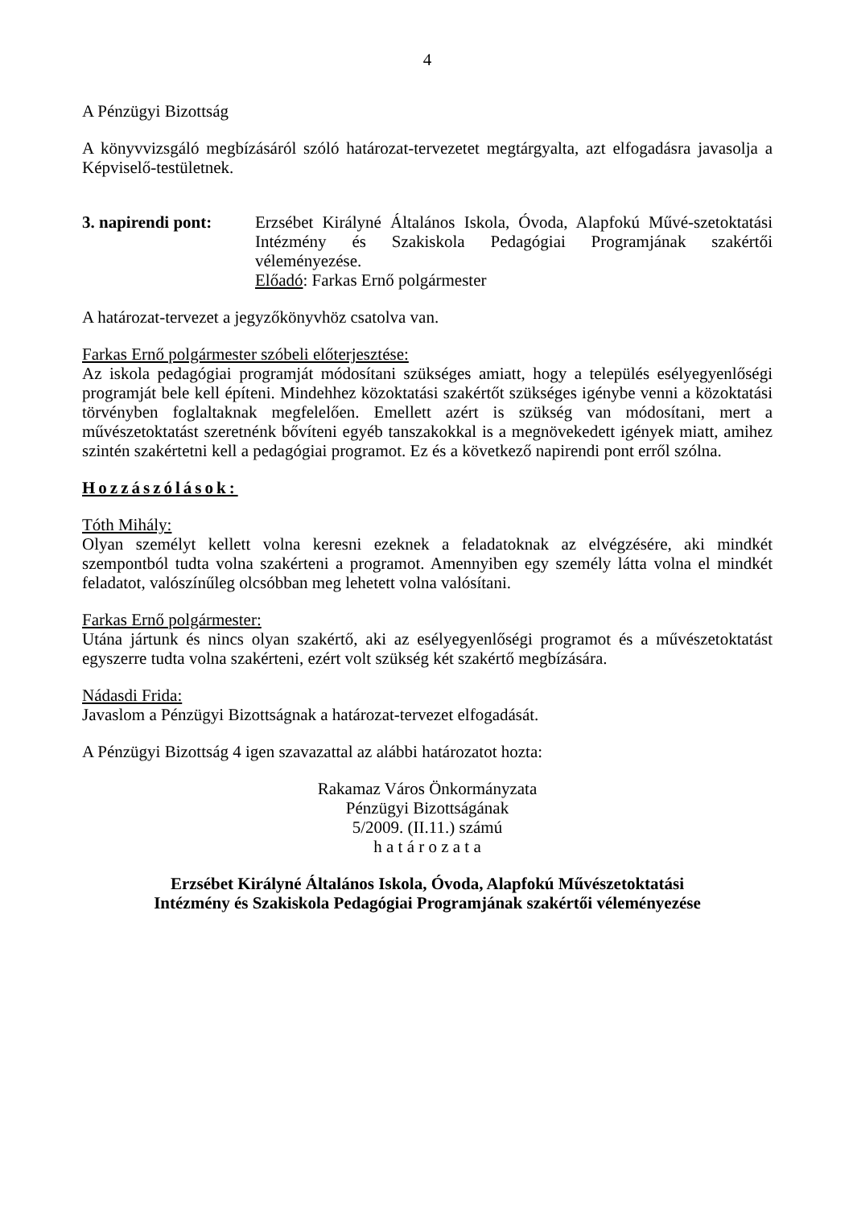4
A Pénzügyi Bizottság
A könyvvizsgáló megbízásáról szóló határozat-tervezetet megtárgyalta, azt elfogadásra javasolja a Képviselő-testületnek.
3. napirendi pont:
Erzsébet Királyné Általános Iskola, Óvoda, Alapfokú Művé-szetoktatási Intézmény és Szakiskola Pedagógiai Programjának szakértői véleményezése.
Előadó: Farkas Ernő polgármester
A határozat-tervezet a jegyzőkönyvhöz csatolva van.
Farkas Ernő polgármester szóbeli előterjesztése:
Az iskola pedagógiai programját módosítani szükséges amiatt, hogy a település esélyegyenlőségi programját bele kell építeni. Mindehhez közoktatási szakértőt szükséges igénybe venni a közoktatási törvényben foglaltaknak megfelelően. Emellett azért is szükség van módosítani, mert a művészetoktatást szeretnénk bővíteni egyéb tanszakokkal is a megnövekedett igények miatt, amihez szintén szakértetni kell a pedagógiai programot. Ez és a következő napirendi pont erről szólna.
Hozzászólások:
Tóth Mihály:
Olyan személyt kellett volna keresni ezeknek a feladatoknak az elvégzésére, aki mindkét szempontból tudta volna szakérteni a programot. Amennyiben egy személy látta volna el mindkét feladatot, valószínűleg olcsóbban meg lehetett volna valósítani.
Farkas Ernő polgármester:
Utána jártunk és nincs olyan szakértő, aki az esélyegyenlőségi programot és a művészetoktatást egyszerre tudta volna szakérteni, ezért volt szükség két szakértő megbízására.
Nádasdi Frida:
Javaslom a Pénzügyi Bizottságnak a határozat-tervezet elfogadását.
A Pénzügyi Bizottság 4 igen szavazattal az alábbi határozatot hozta:
Rakamaz Város Önkormányzata
Pénzügyi Bizottságának
5/2009. (II.11.) számú
h a t á r o z a t a
Erzsébet Királyné Általános Iskola, Óvoda, Alapfokú Művészetoktatási
Intézmény és Szakiskola Pedagógiai Programjának szakértői véleményezése